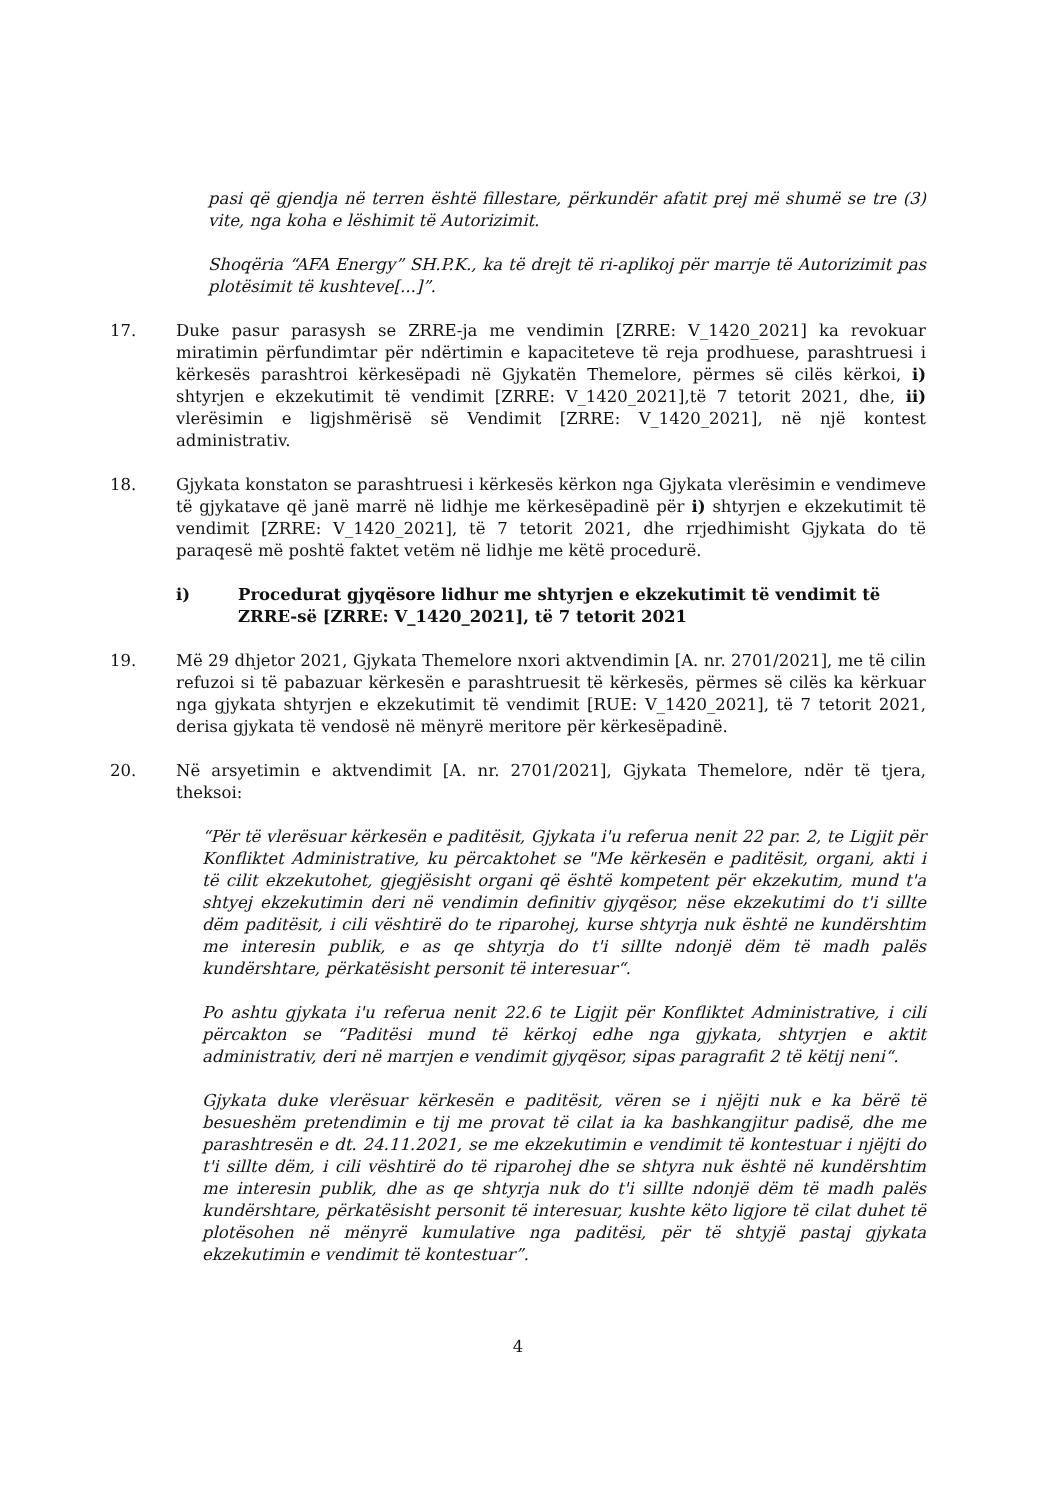pasi që gjendja në terren është fillestare, përkundër afatit prej më shumë se tre (3) vite, nga koha e lëshimit të Autorizimit.
Shoqëria “AFA Energy” SH.P.K., ka të drejt të ri-aplikoj për marrje të Autorizimit pas plotësimit të kushteve[...]”.
17. Duke pasur parasysh se ZRRE-ja me vendimin [ZRRE: V_1420_2021] ka revokuar miratimin përfundimtar për ndërtimin e kapaciteteve të reja prodhuese, parashtruesi i kërkesës parashtroi kërkesëpadi në Gjykatën Themelore, përmes së cilës kërkoi, i) shtyrjen e ekzekutimit të vendimit [ZRRE: V_1420_2021],të 7 tetorit 2021, dhe, ii) vlerësimin e ligjshmërisë së Vendimit [ZRRE: V_1420_2021], në një kontest administrativ.
18. Gjykata konstaton se parashtruesi i kërkesës kërkon nga Gjykata vlerësimin e vendimeve të gjykatave që janë marrë në lidhje me kërkesëpadinë për i) shtyrjen e ekzekutimit të vendimit [ZRRE: V_1420_2021], të 7 tetorit 2021, dhe rrjedhimisht Gjykata do të paraqesë më poshtë faktet vetëm në lidhje me këtë procedurë.
i) Procedurat gjyqësore lidhur me shtyrjen e ekzekutimit të vendimit të ZRRE-së [ZRRE: V_1420_2021], të 7 tetorit 2021
19. Më 29 dhjetor 2021, Gjykata Themelore nxori aktvendimin [A. nr. 2701/2021], me të cilin refuzoi si të pabazuar kërkesën e parashtruesit të kërkesës, përmes së cilës ka kërkuar nga gjykata shtyrjen e ekzekutimit të vendimit [RUE: V_1420_2021], të 7 tetorit 2021, derisa gjykata të vendosë në mënyrë meritore për kërkesëpadinë.
20. Në arsyetimin e aktvendimit [A. nr. 2701/2021], Gjykata Themelore, ndër të tjera, theksoi:
“Për të vlerësuar kërkesën e paditësit, Gjykata i'u referua nenit 22 par. 2, te Ligjit për Konfliktet Administrative, ku përcaktohet se "Me kërkesën e paditësit, organi, akti i të cilit ekzekutohet, gjegjësisht organi që është kompetent për ekzekutim, mund t'a shtyej ekzekutimin deri në vendimin definitiv gjyqësor, nëse ekzekutimi do t'i sillte dëm paditësit, i cili vështirë do te riparohej, kurse shtyrja nuk është ne kundërshtim me interesin publik, e as qe shtyrja do t'i sillte ndonjë dëm të madh palës kundërshtare, përkatësisht personit të interesuar“.
Po ashtu gjykata i'u referua nenit 22.6 te Ligjit për Konfliktet Administrative, i cili përcakton se “Paditësi mund të kërkoj edhe nga gjykata, shtyrjen e aktit administrativ, deri në marrjen e vendimit gjyqësor, sipas paragrafit 2 të këtij neni“.
Gjykata duke vlerësuar kërkesën e paditësit, vëren se i njëjti nuk e ka bërë të besueshëm pretendimin e tij me provat të cilat ia ka bashkangjitur padisë, dhe me parashtresën e dt. 24.11.2021, se me ekzekutimin e vendimit të kontestuar i njëjti do t'i sillte dëm, i cili vështirë do të riparohej dhe se shtyra nuk është në kundërshtim me interesin publik, dhe as qe shtyrja nuk do t'i sillte ndonjë dëm të madh palës kundërshtare, përkatësisht personit të interesuar, kushte këto ligjore të cilat duhet të plotësohen në mënyrë kumulative nga paditësi, për të shtyjë pastaj gjykata ekzekutimin e vendimit të kontestuar”.
4